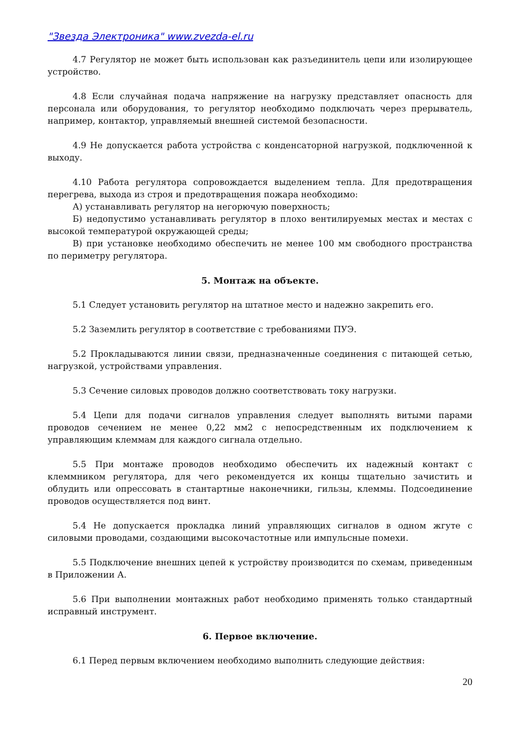"Звезда Электроника" www.zvezda-el.ru
4.7 Регулятор не может быть использован как разъединитель цепи или изолирующее устройство.
4.8 Если случайная подача напряжение на нагрузку представляет опасность для персонала или оборудования, то регулятор необходимо подключать через прерыватель, например, контактор, управляемый внешней системой безопасности.
4.9 Не допускается работа устройства с конденсаторной нагрузкой, подключенной к выходу.
4.10 Работа регулятора сопровождается выделением тепла. Для предотвращения перегрева, выхода из строя и предотвращения пожара необходимо:
А) устанавливать регулятор на негорючую поверхность;
Б) недопустимо устанавливать регулятор в плохо вентилируемых местах и местах с высокой температурой окружающей среды;
В) при установке необходимо обеспечить не менее 100 мм свободного пространства по периметру регулятора.
5. Монтаж на объекте.
5.1 Следует установить регулятор на штатное место и надежно закрепить его.
5.2 Заземлить регулятор в соответствие с требованиями ПУЭ.
5.2 Прокладываются линии связи, предназначенные соединения с питающей сетью, нагрузкой, устройствами управления.
5.3 Сечение силовых проводов должно соответствовать току нагрузки.
5.4 Цепи для подачи сигналов управления следует выполнять витыми парами проводов сечением не менее 0,22 мм2 с непосредственным их подключением к управляющим клеммам для каждого сигнала отдельно.
5.5 При монтаже проводов необходимо обеспечить их надежный контакт с клеммником регулятора, для чего рекомендуется их концы тщательно зачистить и облудить или опрессовать в стантартные наконечники, гильзы, клеммы. Подсоединение проводов осуществляется под винт.
5.4 Не допускается прокладка линий управляющих сигналов в одном жгуте с силовыми проводами, создающими высокочастотные или импульсные помехи.
5.5 Подключение внешних цепей к устройству производится по схемам, приведенным в Приложении А.
5.6 При выполнении монтажных работ необходимо применять только стандартный исправный инструмент.
6. Первое включение.
6.1 Перед первым включением необходимо выполнить следующие действия:
20